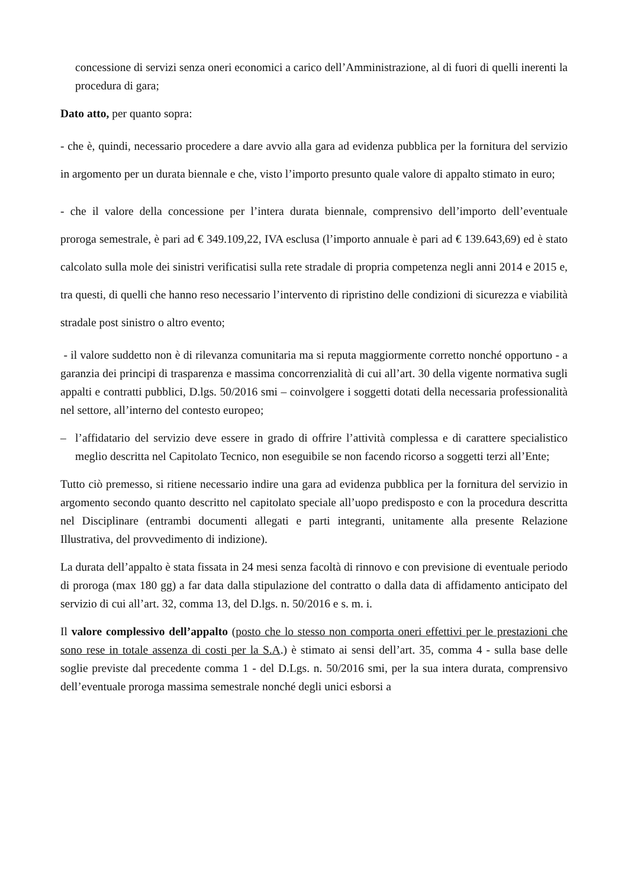concessione di servizi senza oneri economici a carico dell’Amministrazione, al di fuori di quelli inerenti la procedura di gara;
Dato atto, per quanto sopra:
- che è, quindi, necessario procedere a dare avvio alla gara ad evidenza pubblica per la fornitura del servizio in argomento per un durata biennale e che, visto l’importo presunto quale valore di appalto stimato in euro;
- che il valore della concessione per l’intera durata biennale, comprensivo dell’importo dell’eventuale proroga semestrale, è pari ad € 349.109,22, IVA esclusa (l’importo annuale è pari ad € 139.643,69) ed è stato calcolato sulla mole dei sinistri verificatisi sulla rete stradale di propria competenza negli anni 2014 e 2015 e, tra questi, di quelli che hanno reso necessario l’intervento di ripristino delle condizioni di sicurezza e viabilità stradale post sinistro o altro evento;
- il valore suddetto non è di rilevanza comunitaria ma si reputa maggiormente corretto nonché opportuno - a garanzia dei principi di trasparenza e massima concorrenzialità di cui all’art. 30 della vigente normativa sugli appalti e contratti pubblici, D.lgs. 50/2016 smi – coinvolgere i soggetti dotati della necessaria professionalità nel settore, all’interno del contesto europeo;
– l’affidatario del servizio deve essere in grado di offrire l’attività complessa e di carattere specialistico meglio descritta nel Capitolato Tecnico, non eseguibile se non facendo ricorso a soggetti terzi all’Ente;
Tutto ciò premesso, si ritiene necessario indire una gara ad evidenza pubblica per la fornitura del servizio in argomento secondo quanto descritto nel capitolato speciale all’uopo predisposto e con la procedura descritta nel Disciplinare (entrambi documenti allegati e parti integranti, unitamente alla presente Relazione Illustrativa, del provvedimento di indizione).
La durata dell’appalto è stata fissata in 24 mesi senza facoltà di rinnovo e con previsione di eventuale periodo di proroga (max 180 gg) a far data dalla stipulazione del contratto o dalla data di affidamento anticipato del servizio di cui all’art. 32, comma 13, del D.lgs. n. 50/2016 e s. m. i.
Il valore complessivo dell’appalto (posto che lo stesso non comporta oneri effettivi per le prestazioni che sono rese in totale assenza di costi per la S.A.) è stimato ai sensi dell’art. 35, comma 4 - sulla base delle soglie previste dal precedente comma 1 - del D.Lgs. n. 50/2016 smi, per la sua intera durata, comprensivo dell’eventuale proroga massima semestrale nonché degli unici esborsi a